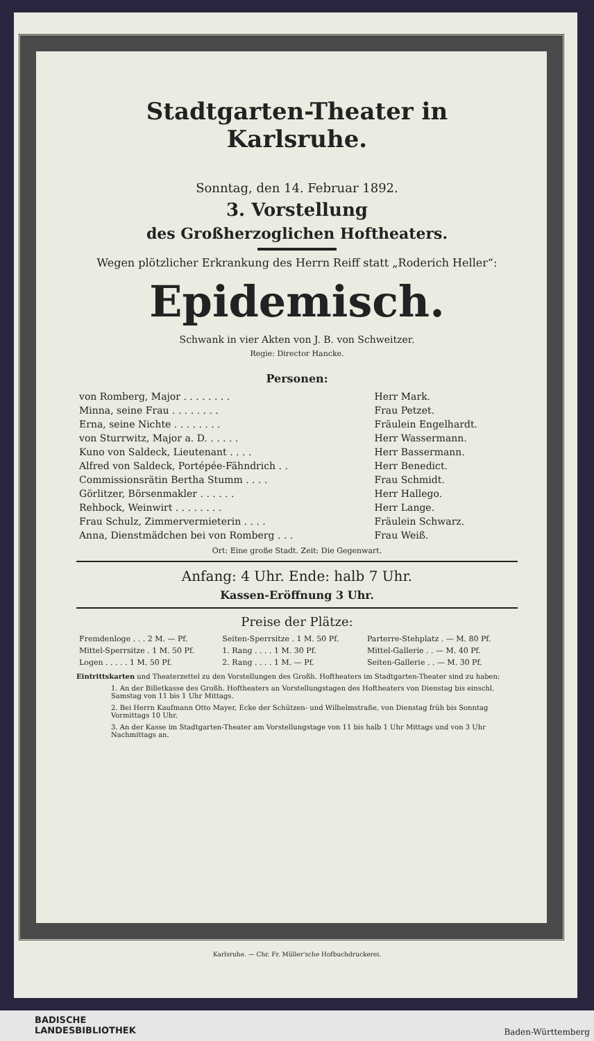Stadtgarten-Theater in Karlsruhe.
Sonntag, den 14. Februar 1892.
3. Vorstellung
des Großherzoglichen Hoftheaters.
Wegen plötzlicher Erkrankung des Herrn Reiff statt „Roderich Heller“:
Epidemisch.
Schwank in vier Akten von J. B. von Schweitzer.
Regie: Director Hancke.
Personen:
| von Romberg, Major . . . . . . . . | Herr Mark. |
| Minna, seine Frau . . . . . . . . | Frau Petzet. |
| Erna, seine Nichte . . . . . . . . | Fräulein Engelhardt. |
| von Sturrwitz, Major a. D. . . . . . | Herr Wassermann. |
| Kuno von Saldeck, Lieutenant . . . . | Herr Bassermann. |
| Alfred von Saldeck, Portépée-Fähndrich . . | Herr Benedict. |
| Commissionsrätin Bertha Stumm . . . . | Frau Schmidt. |
| Görlitzer, Börsenmakler . . . . . . | Herr Hallego. |
| Rehbock, Weinwirt . . . . . . . . | Herr Lange. |
| Frau Schulz, Zimmervermieterin . . . . | Fräulein Schwarz. |
| Anna, Dienstmädchen bei von Romberg . . . | Frau Weiß. |
Ort: Eine große Stadt. Zeit: Die Gegenwart.
Anfang: 4 Uhr. Ende: halb 7 Uhr.
Kassen-Eröffnung 3 Uhr.
Preise der Plätze:
| Fremdenloge . . . 2 M. — Pf. | Seiten-Sperrsitze . 1 M. 50 Pf. | Parterre-Stehplatz . — M. 80 Pf. |
| Mittel-Sperrsitze . 1 M. 50 Pf. | 1. Rang . . . . 1 M. 30 Pf. | Mittel-Gallerie . . — M. 40 Pf. |
| Logen . . . . . 1 M. 50 Pf. | 2. Rang . . . . 1 M. — Pf. | Seiten-Gallerie . . — M. 30 Pf. |
Eintrittskarten und Theaterzettel zu den Vorstellungen des Großh. Hoftheaters im Stadtgarten-Theater sind zu haben:
1. An der Billetkasse des Großh. Hoftheaters an Vorstellungstagen des Hoftheaters von Dienstag bis einschl. Samstag von 11 bis 1 Uhr Mittags.
2. Bei Herrn Kaufmann Otto Mayer, Ecke der Schützen- und Wilhelmstraße, von Dienstag früh bis Sonntag Vormittags 10 Uhr.
3. An der Kasse im Stadtgarten-Theater am Vorstellungstage von 11 bis halb 1 Uhr Mittags und von 3 Uhr Nachmittags an.
Karlsruhe. — Chr. Fr. Müller'sche Hofbuchdruckerei.
BADISCHE
LANDESBIBLIOTHEK
Baden-Württemberg